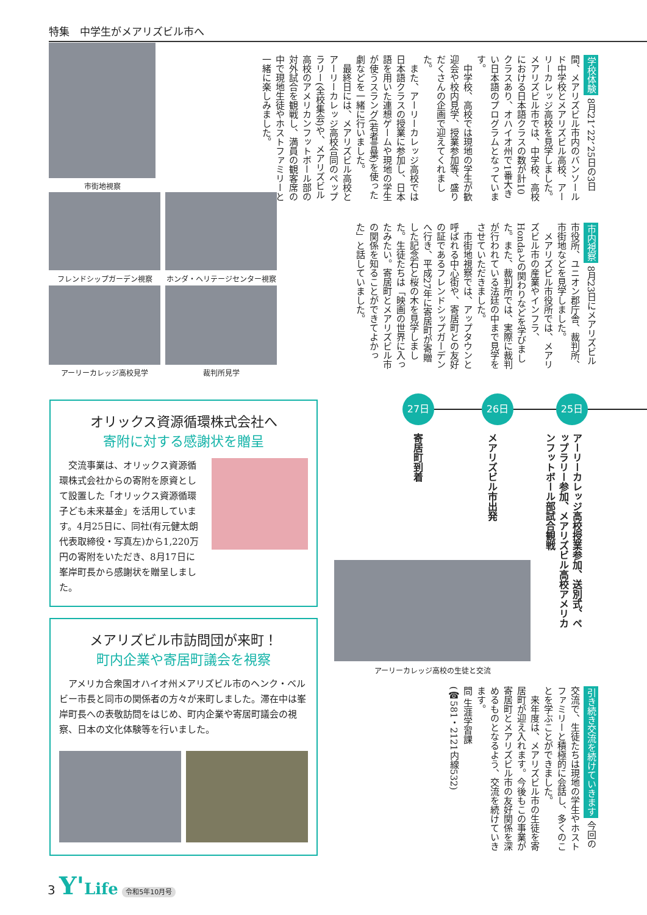特集　中学生がメアリズビル市へ
学校体験 8月21、22、25日の3日間、メアリズビル市内のバンソールド中学校とメアリズビル高校、アーリーカレッジ高校を見学しました。メアリズビル市では、中学校、高校における日本語クラスの数が計10クラスあり、オハイオ州で1番大きい日本語のプログラムとなっています。
　中学校、高校では現地の学生が歓迎会や校内見学、授業参加等、盛りだくさんの企画で迎えてくれました。
　また、アーリーカレッジ高校では日本語クラスの授業に参加し、日本語を用いた連想ゲームや現地の学生が使うスラング(若者言葉)を使った劇などを一緒に行いました。
　最終日には、メアリズビル高校とアーリーカレッジ高校合同のペップラリー(全校集会)や、メアリズビル高校のアメリカンフットボール部の対外試合を観戦し、満員の観客席の中で現地生徒やホストファミリーと一緒に楽しみました。
市内視察 8月23日にメアリズビル市役所、ユニオン郡庁舎、裁判所、市街地などを見学しました。
　メアリズビル市役所では、メアリズビル市の産業やインフラ、Hondaとの関わりなどを学びました。また、裁判所では、実際に裁判が行われている法廷の中まで見学をさせていただきました。
　市街地視察では、アップタウンと呼ばれる中心街や、寄居町との友好の証であるフレンドシップガーデンへ行き、平成27年に寄居町が寄贈した記念石と桜の木を見学しました。生徒たちは「映画の世界に入ったみたい。寄居町とメアリズビル市の関係を知ることができてよかった」と話していました。
市街地視察
フレンドシップガーデン視察 ホンダ・ヘリテージセンター視察
アーリーカレッジ高校見学 裁判所見学
25日
26日
27日
アーリーカレッジ高校授業参加、送別式、ペップラリー参加、メアリズビル高校アメリカンフットボール部試合観戦
メアリズビル市出発
寄居町到着
アーリーカレッジ高校の生徒と交流
引き続き交流を続けていきます 今回の交流で、生徒たちは現地の学生やホストファミリーと積極的に会話し、多くのことを学ぶことができました。
　来年度は、メアリズビル市の生徒を寄居町が迎え入れます。今後もこの事業が寄居町とメアリズビル市の友好関係を深めるものとなるよう、交流を続けていきます。
問 生涯学習課
(☎581・2121内線532)
オリックス資源循環株式会社へ
寄附に対する感謝状を贈呈
　交流事業は、オリックス資源循環株式会社からの寄附を原資として設置した「オリックス資源循環子ども未来基金」を活用しています。4月25日に、同社(有元健太朗代表取締役・写真左)から1,220万円の寄附をいただき、8月17日に峯岸町長から感謝状を贈呈しました。
メアリズビル市訪問団が来町！
町内企業や寄居町議会を視察
　アメリカ合衆国オハイオ州メアリズビル市のヘンク・ベルビー市長と同市の関係者の方々が来町しました。滞在中は峯岸町長への表敬訪問をはじめ、町内企業や寄居町議会の視察、日本の文化体験等を行いました。
3 Y'Life 令和5年10月号